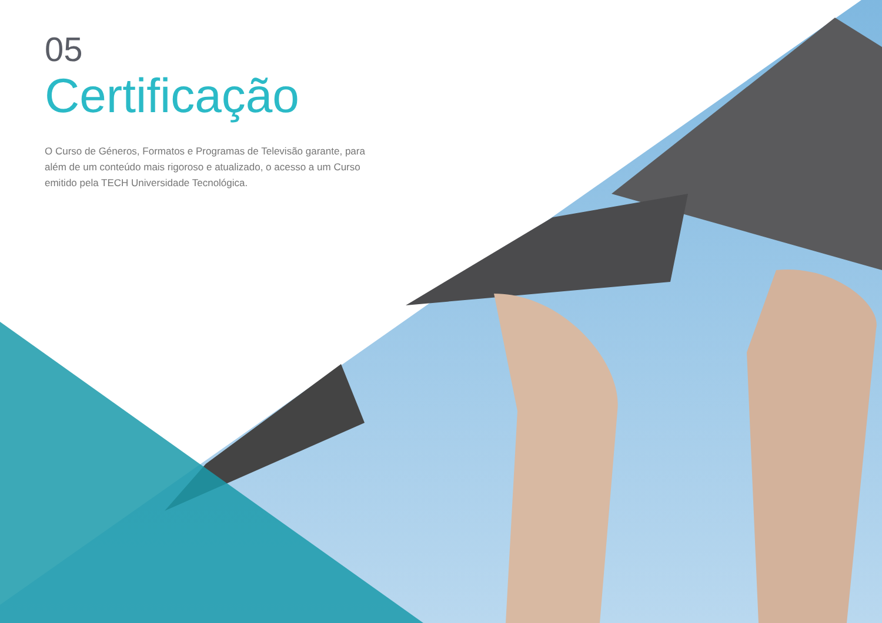05
Certificação
O Curso de Géneros, Formatos e Programas de Televisão garante, para além de um conteúdo mais rigoroso e atualizado, o acesso a um Curso emitido pela TECH Universidade Tecnológica.